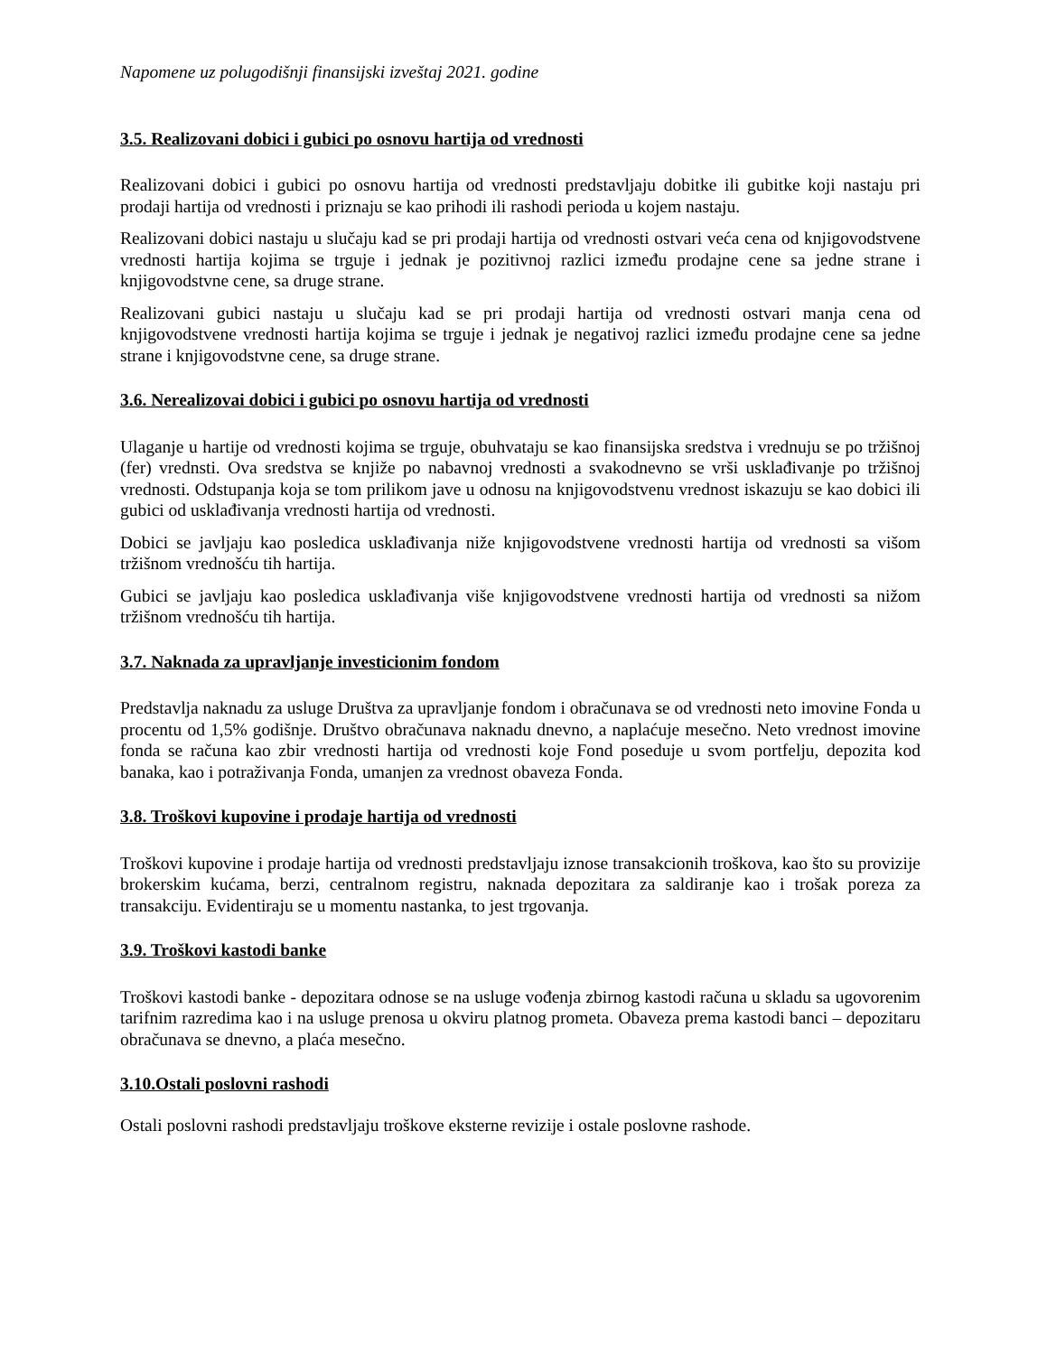Napomene uz polugodišnji finansijski izveštaj 2021. godine
3.5. Realizovani dobici i gubici po osnovu hartija od vrednosti
Realizovani dobici i gubici po osnovu hartija od vrednosti predstavljaju dobitke ili gubitke koji nastaju pri prodaji hartija od vrednosti i priznaju se kao prihodi ili rashodi perioda u kojem nastaju.
Realizovani dobici nastaju u slučaju kad se pri prodaji hartija od vrednosti ostvari veća cena od knjigovodstvene vrednosti hartija kojima se trguje i jednak je pozitivnoj razlici između prodajne cene sa jedne strane i knjigovodstvne cene, sa druge strane.
Realizovani gubici nastaju u slučaju kad se pri prodaji hartija od vrednosti ostvari manja cena od knjigovodstvene vrednosti hartija kojima se trguje i jednak je negativoj razlici između prodajne cene sa jedne strane i knjigovodstvne cene, sa druge strane.
3.6. Nerealizovai dobici i gubici po osnovu hartija od vrednosti
Ulaganje u hartije od vrednosti kojima se trguje, obuhvataju se kao finansijska sredstva i vrednuju se po tržišnoj (fer) vrednsti. Ova sredstva se knjiže po nabavnoj vrednosti a svakodnevno se vrši usklađivanje po tržišnoj vrednosti. Odstupanja koja se tom prilikom jave u odnosu na knjigovodstvenu vrednost iskazuju se kao dobici ili gubici od usklađivanja vrednosti hartija od vrednosti.
Dobici se javljaju kao posledica usklađivanja niže knjigovodstvene vrednosti hartija od vrednosti sa višom tržišnom vrednošću tih hartija.
Gubici se javljaju kao posledica usklađivanja više knjigovodstvene vrednosti hartija od vrednosti sa nižom tržišnom vrednošću tih hartija.
3.7. Naknada za upravljanje investicionim fondom
Predstavlja naknadu za usluge Društva za upravljanje fondom i obračunava se od vrednosti neto imovine Fonda u procentu od 1,5% godišnje. Društvo obračunava naknadu dnevno, a naplaćuje mesečno. Neto vrednost imovine fonda se računa kao zbir vrednosti hartija od vrednosti koje Fond poseduje u svom portfelju, depozita kod banaka, kao i potraživanja Fonda, umanjen za vrednost obaveza Fonda.
3.8. Troškovi kupovine i prodaje hartija od vrednosti
Troškovi kupovine i prodaje hartija od vrednosti predstavljaju iznose transakcionih troškova, kao što su provizije brokerskim kućama, berzi, centralnom registru, naknada depozitara za saldiranje kao i trošak poreza za transakciju. Evidentiraju se u momentu nastanka, to jest trgovanja.
3.9. Troškovi kastodi banke
Troškovi kastodi banke - depozitara odnose se na usluge vođenja zbirnog kastodi računa u skladu sa ugovorenim tarifnim razredima kao i na usluge prenosa u okviru platnog prometa. Obaveza prema kastodi banci – depozitaru obračunava se dnevno, a plaća mesečno.
3.10.Ostali poslovni rashodi
Ostali poslovni rashodi predstavljaju troškove eksterne revizije i ostale poslovne rashode.